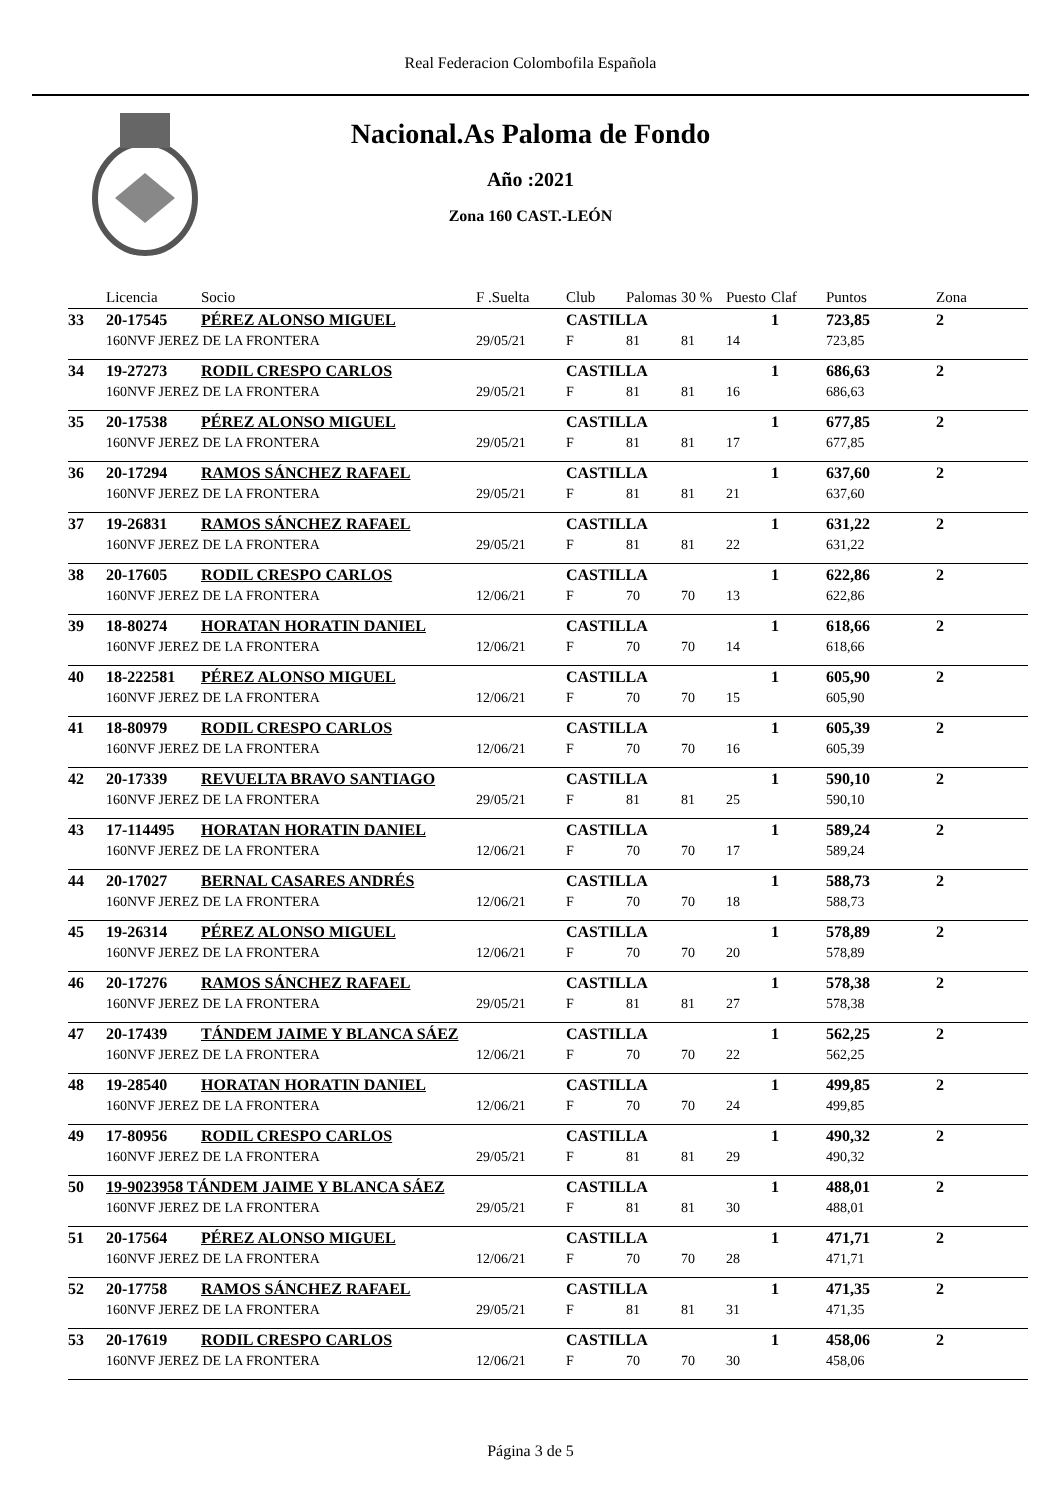Real Federacion Colombofila Española
Nacional.As Paloma de Fondo
Año :2021
Zona 160 CAST.-LEÓN
| | Licencia | Socio | F .Suelta | Club | Palomas | 30 % | Puesto | Claf | Puntos | Zona |
| --- | --- | --- | --- | --- | --- | --- | --- | --- | --- | --- |
| 33 | 20-17545 | PÉREZ ALONSO MIGUEL | | CASTILLA | | | | 1 | 723,85 | 2 |
| | 160NVF JEREZ DE LA FRONTERA | | 29/05/21 | F | 81 | 81 | 14 | | 723,85 | |
| 34 | 19-27273 | RODIL CRESPO CARLOS | | CASTILLA | | | | 1 | 686,63 | 2 |
| | 160NVF JEREZ DE LA FRONTERA | | 29/05/21 | F | 81 | 81 | 16 | | 686,63 | |
| 35 | 20-17538 | PÉREZ ALONSO MIGUEL | | CASTILLA | | | | 1 | 677,85 | 2 |
| | 160NVF JEREZ DE LA FRONTERA | | 29/05/21 | F | 81 | 81 | 17 | | 677,85 | |
| 36 | 20-17294 | RAMOS SÁNCHEZ RAFAEL | | CASTILLA | | | | 1 | 637,60 | 2 |
| | 160NVF JEREZ DE LA FRONTERA | | 29/05/21 | F | 81 | 81 | 21 | | 637,60 | |
| 37 | 19-26831 | RAMOS SÁNCHEZ RAFAEL | | CASTILLA | | | | 1 | 631,22 | 2 |
| | 160NVF JEREZ DE LA FRONTERA | | 29/05/21 | F | 81 | 81 | 22 | | 631,22 | |
| 38 | 20-17605 | RODIL CRESPO CARLOS | | CASTILLA | | | | 1 | 622,86 | 2 |
| | 160NVF JEREZ DE LA FRONTERA | | 12/06/21 | F | 70 | 70 | 13 | | 622,86 | |
| 39 | 18-80274 | HORATAN HORATIN DANIEL | | CASTILLA | | | | 1 | 618,66 | 2 |
| | 160NVF JEREZ DE LA FRONTERA | | 12/06/21 | F | 70 | 70 | 14 | | 618,66 | |
| 40 | 18-222581 | PÉREZ ALONSO MIGUEL | | CASTILLA | | | | 1 | 605,90 | 2 |
| | 160NVF JEREZ DE LA FRONTERA | | 12/06/21 | F | 70 | 70 | 15 | | 605,90 | |
| 41 | 18-80979 | RODIL CRESPO CARLOS | | CASTILLA | | | | 1 | 605,39 | 2 |
| | 160NVF JEREZ DE LA FRONTERA | | 12/06/21 | F | 70 | 70 | 16 | | 605,39 | |
| 42 | 20-17339 | REVUELTA BRAVO SANTIAGO | | CASTILLA | | | | 1 | 590,10 | 2 |
| | 160NVF JEREZ DE LA FRONTERA | | 29/05/21 | F | 81 | 81 | 25 | | 590,10 | |
| 43 | 17-114495 | HORATAN HORATIN DANIEL | | CASTILLA | | | | 1 | 589,24 | 2 |
| | 160NVF JEREZ DE LA FRONTERA | | 12/06/21 | F | 70 | 70 | 17 | | 589,24 | |
| 44 | 20-17027 | BERNAL CASARES ANDRÉS | | CASTILLA | | | | 1 | 588,73 | 2 |
| | 160NVF JEREZ DE LA FRONTERA | | 12/06/21 | F | 70 | 70 | 18 | | 588,73 | |
| 45 | 19-26314 | PÉREZ ALONSO MIGUEL | | CASTILLA | | | | 1 | 578,89 | 2 |
| | 160NVF JEREZ DE LA FRONTERA | | 12/06/21 | F | 70 | 70 | 20 | | 578,89 | |
| 46 | 20-17276 | RAMOS SÁNCHEZ RAFAEL | | CASTILLA | | | | 1 | 578,38 | 2 |
| | 160NVF JEREZ DE LA FRONTERA | | 29/05/21 | F | 81 | 81 | 27 | | 578,38 | |
| 47 | 20-17439 | TÁNDEM JAIME Y BLANCA SÁEZ | | CASTILLA | | | | 1 | 562,25 | 2 |
| | 160NVF JEREZ DE LA FRONTERA | | 12/06/21 | F | 70 | 70 | 22 | | 562,25 | |
| 48 | 19-28540 | HORATAN HORATIN DANIEL | | CASTILLA | | | | 1 | 499,85 | 2 |
| | 160NVF JEREZ DE LA FRONTERA | | 12/06/21 | F | 70 | 70 | 24 | | 499,85 | |
| 49 | 17-80956 | RODIL CRESPO CARLOS | | CASTILLA | | | | 1 | 490,32 | 2 |
| | 160NVF JEREZ DE LA FRONTERA | | 29/05/21 | F | 81 | 81 | 29 | | 490,32 | |
| 50 | 19-9023958 TÁNDEM JAIME Y BLANCA SÁEZ | | | CASTILLA | | | | 1 | 488,01 | 2 |
| | 160NVF JEREZ DE LA FRONTERA | | 29/05/21 | F | 81 | 81 | 30 | | 488,01 | |
| 51 | 20-17564 | PÉREZ ALONSO MIGUEL | | CASTILLA | | | | 1 | 471,71 | 2 |
| | 160NVF JEREZ DE LA FRONTERA | | 12/06/21 | F | 70 | 70 | 28 | | 471,71 | |
| 52 | 20-17758 | RAMOS SÁNCHEZ RAFAEL | | CASTILLA | | | | 1 | 471,35 | 2 |
| | 160NVF JEREZ DE LA FRONTERA | | 29/05/21 | F | 81 | 81 | 31 | | 471,35 | |
| 53 | 20-17619 | RODIL CRESPO CARLOS | | CASTILLA | | | | 1 | 458,06 | 2 |
| | 160NVF JEREZ DE LA FRONTERA | | 12/06/21 | F | 70 | 70 | 30 | | 458,06 | |
Página 3 de 5